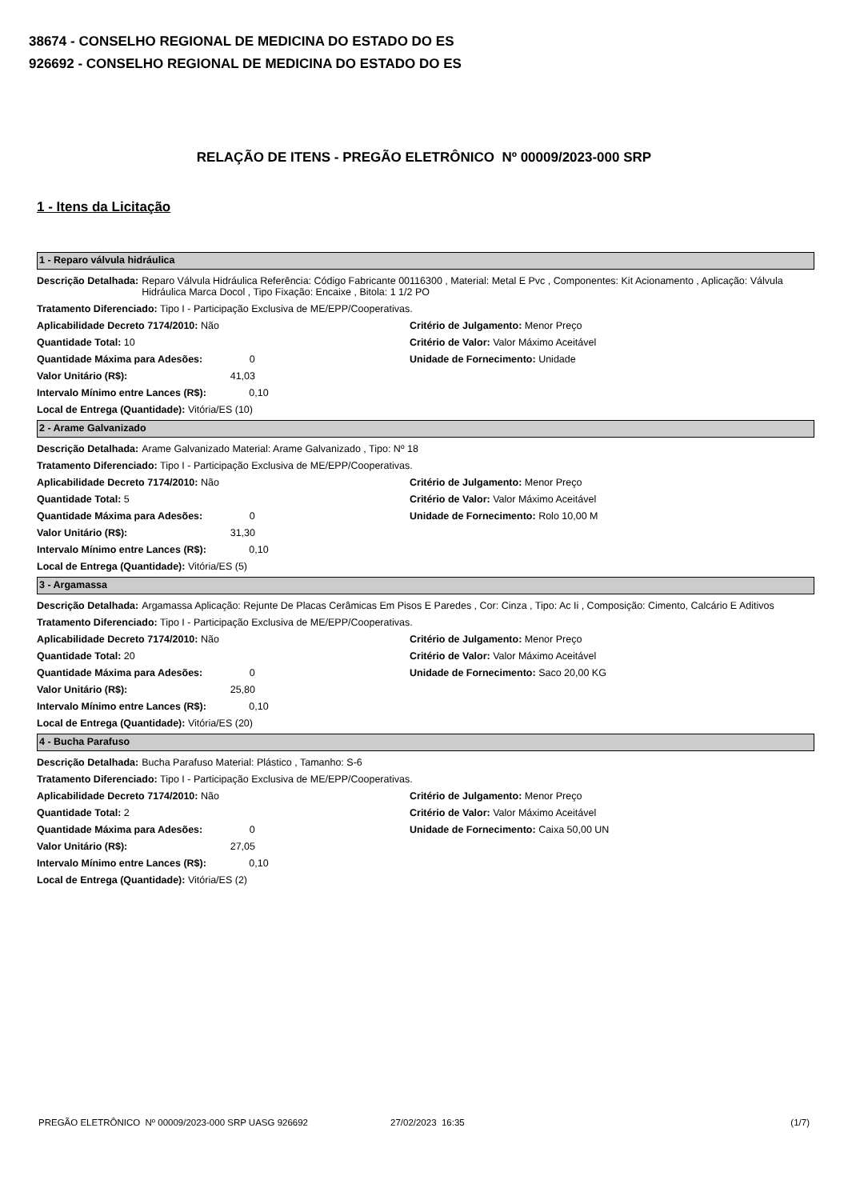38674 - CONSELHO REGIONAL DE MEDICINA DO ESTADO DO ES
926692 - CONSELHO REGIONAL DE MEDICINA DO ESTADO DO ES
RELAÇÃO DE ITENS - PREGÃO ELETRÔNICO Nº 00009/2023-000 SRP
1 - Itens da Licitação
1 - Reparo válvula hidráulica
Descrição Detalhada: Reparo Válvula Hidráulica Referência: Código Fabricante 00116300 , Material: Metal E Pvc , Componentes: Kit Acionamento , Aplicação: Válvula Hidráulica Marca Docol , Tipo Fixação: Encaixe , Bitola: 1 1/2 PO
Tratamento Diferenciado: Tipo I - Participação Exclusiva de ME/EPP/Cooperativas.
Aplicabilidade Decreto 7174/2010: Não
Quantidade Total: 10
Quantidade Máxima para Adesões: 0
Valor Unitário (R$): 41,03
Intervalo Mínimo entre Lances (R$): 0,10
Local de Entrega (Quantidade): Vitória/ES (10)
Critério de Julgamento: Menor Preço
Critério de Valor: Valor Máximo Aceitável
Unidade de Fornecimento: Unidade
2 - Arame Galvanizado
Descrição Detalhada: Arame Galvanizado Material: Arame Galvanizado , Tipo: Nº 18
Tratamento Diferenciado: Tipo I - Participação Exclusiva de ME/EPP/Cooperativas.
Aplicabilidade Decreto 7174/2010: Não
Quantidade Total: 5
Quantidade Máxima para Adesões: 0
Valor Unitário (R$): 31,30
Intervalo Mínimo entre Lances (R$): 0,10
Local de Entrega (Quantidade): Vitória/ES (5)
Critério de Julgamento: Menor Preço
Critério de Valor: Valor Máximo Aceitável
Unidade de Fornecimento: Rolo 10,00 M
3 - Argamassa
Descrição Detalhada: Argamassa Aplicação: Rejunte De Placas Cerâmicas Em Pisos E Paredes , Cor: Cinza , Tipo: Ac Ii , Composição: Cimento, Calcário E Aditivos
Tratamento Diferenciado: Tipo I - Participação Exclusiva de ME/EPP/Cooperativas.
Aplicabilidade Decreto 7174/2010: Não
Quantidade Total: 20
Quantidade Máxima para Adesões: 0
Valor Unitário (R$): 25,80
Intervalo Mínimo entre Lances (R$): 0,10
Local de Entrega (Quantidade): Vitória/ES (20)
Critério de Julgamento: Menor Preço
Critério de Valor: Valor Máximo Aceitável
Unidade de Fornecimento: Saco 20,00 KG
4 - Bucha Parafuso
Descrição Detalhada: Bucha Parafuso Material: Plástico , Tamanho: S-6
Tratamento Diferenciado: Tipo I - Participação Exclusiva de ME/EPP/Cooperativas.
Aplicabilidade Decreto 7174/2010: Não
Quantidade Total: 2
Quantidade Máxima para Adesões: 0
Valor Unitário (R$): 27,05
Intervalo Mínimo entre Lances (R$): 0,10
Local de Entrega (Quantidade): Vitória/ES (2)
Critério de Julgamento: Menor Preço
Critério de Valor: Valor Máximo Aceitável
Unidade de Fornecimento: Caixa 50,00 UN
PREGÃO ELETRÔNICO Nº 00009/2023-000 SRP UASG 926692 27/02/2023 16:35 (1/7)